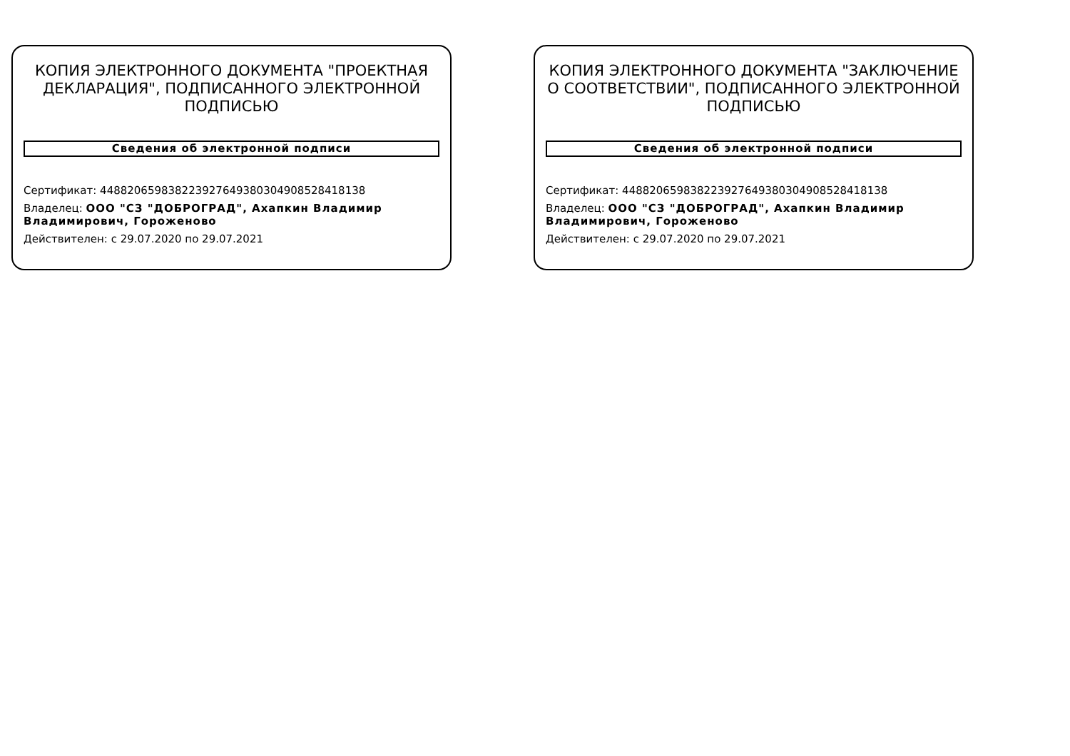КОПИЯ ЭЛЕКТРОННОГО ДОКУМЕНТА "ПРОЕКТНАЯ ДЕКЛАРАЦИЯ", ПОДПИСАННОГО ЭЛЕКТРОННОЙ ПОДПИСЬЮ
Сведения об электронной подписи
Сертификат: 44882065983822392764938030490852841813​8
Владелец: ООО "СЗ "ДОБРОГРАД", Ахапкин Владимир Владимирович, Гороженово
Действителен: с 29.07.2020 по 29.07.2021
КОПИЯ ЭЛЕКТРОННОГО ДОКУМЕНТА "ЗАКЛЮЧЕНИЕ О СООТВЕТСТВИИ", ПОДПИСАННОГО ЭЛЕКТРОННОЙ ПОДПИСЬЮ
Сведения об электронной подписи
Сертификат: 448820659838223927649380304908528418138
Владелец: ООО "СЗ "ДОБРОГРАД", Ахапкин Владимир Владимирович, Гороженово
Действителен: с 29.07.2020 по 29.07.2021